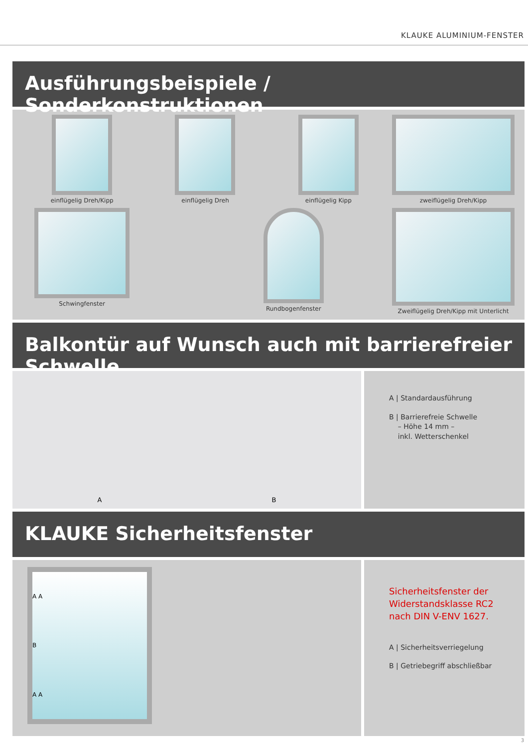KLAUKE ALUMINIUM-FENSTER
Ausführungsbeispiele / Sonderkonstruktionen
einflügelig Dreh/Kipp
einflügelig Dreh
einflügelig Kipp
zweiflügelig Dreh/Kipp
Schwingfenster
Rundbogenfenster
Zweiflügelig Dreh/Kipp mit Unterlicht
Balkontür auf Wunsch auch mit barrierefreier Schwelle
A B
A | Standardausführung
B | Barrierefreie Schwelle
– Höhe 14 mm –
inkl. Wetterschenkel
KLAUKE Sicherheitsfenster
A A
B
A A
Sicherheitsfenster der Widerstandsklasse RC2 nach DIN V-ENV 1627.
A | Sicherheitsverriegelung
B | Getriebegriff abschließbar
3